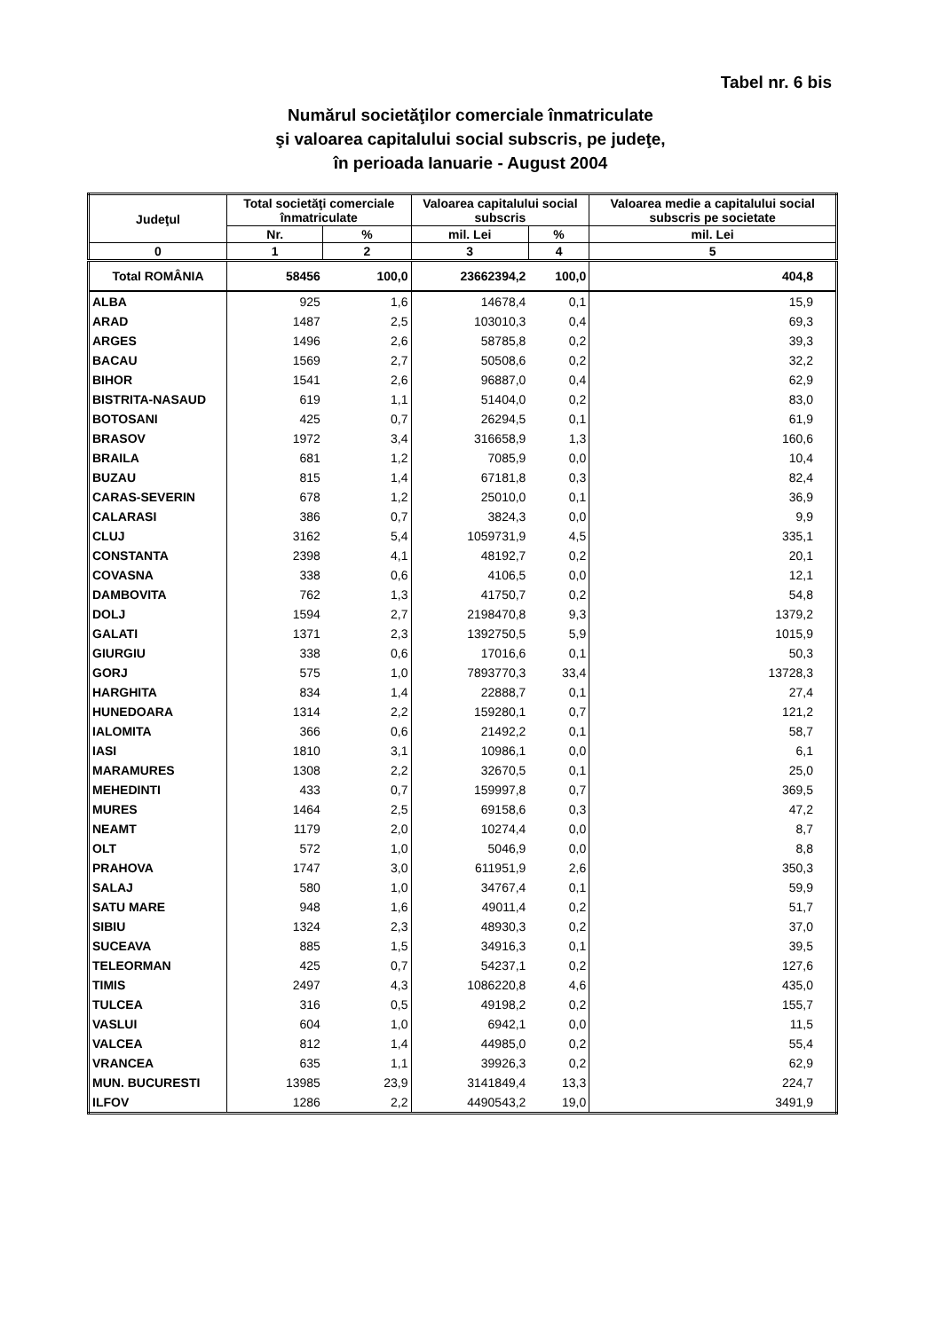Tabel nr. 6 bis
Numărul societăţilor comerciale înmatriculate
şi valoarea capitalului social subscris, pe judeţe,
în perioada Ianuarie - August 2004
| Judeţul | Total societăţi comerciale înmatriculate | | Valoarea capitalului social subscris | | Valoarea medie a capitalului social subscris pe societate |
| --- | --- | --- | --- | --- | --- |
| | Nr. | % | mil. Lei | % | mil. Lei |
| 0 | 1 | 2 | 3 | 4 | 5 |
| Total ROMÂNIA | 58456 | 100,0 | 23662394,2 | 100,0 | 404,8 |
| ALBA | 925 | 1,6 | 14678,4 | 0,1 | 15,9 |
| ARAD | 1487 | 2,5 | 103010,3 | 0,4 | 69,3 |
| ARGES | 1496 | 2,6 | 58785,8 | 0,2 | 39,3 |
| BACAU | 1569 | 2,7 | 50508,6 | 0,2 | 32,2 |
| BIHOR | 1541 | 2,6 | 96887,0 | 0,4 | 62,9 |
| BISTRITA-NASAUD | 619 | 1,1 | 51404,0 | 0,2 | 83,0 |
| BOTOSANI | 425 | 0,7 | 26294,5 | 0,1 | 61,9 |
| BRASOV | 1972 | 3,4 | 316658,9 | 1,3 | 160,6 |
| BRAILA | 681 | 1,2 | 7085,9 | 0,0 | 10,4 |
| BUZAU | 815 | 1,4 | 67181,8 | 0,3 | 82,4 |
| CARAS-SEVERIN | 678 | 1,2 | 25010,0 | 0,1 | 36,9 |
| CALARASI | 386 | 0,7 | 3824,3 | 0,0 | 9,9 |
| CLUJ | 3162 | 5,4 | 1059731,9 | 4,5 | 335,1 |
| CONSTANTA | 2398 | 4,1 | 48192,7 | 0,2 | 20,1 |
| COVASNA | 338 | 0,6 | 4106,5 | 0,0 | 12,1 |
| DAMBOVITA | 762 | 1,3 | 41750,7 | 0,2 | 54,8 |
| DOLJ | 1594 | 2,7 | 2198470,8 | 9,3 | 1379,2 |
| GALATI | 1371 | 2,3 | 1392750,5 | 5,9 | 1015,9 |
| GIURGIU | 338 | 0,6 | 17016,6 | 0,1 | 50,3 |
| GORJ | 575 | 1,0 | 7893770,3 | 33,4 | 13728,3 |
| HARGHITA | 834 | 1,4 | 22888,7 | 0,1 | 27,4 |
| HUNEDOARA | 1314 | 2,2 | 159280,1 | 0,7 | 121,2 |
| IALOMITA | 366 | 0,6 | 21492,2 | 0,1 | 58,7 |
| IASI | 1810 | 3,1 | 10986,1 | 0,0 | 6,1 |
| MARAMURES | 1308 | 2,2 | 32670,5 | 0,1 | 25,0 |
| MEHEDINTI | 433 | 0,7 | 159997,8 | 0,7 | 369,5 |
| MURES | 1464 | 2,5 | 69158,6 | 0,3 | 47,2 |
| NEAMT | 1179 | 2,0 | 10274,4 | 0,0 | 8,7 |
| OLT | 572 | 1,0 | 5046,9 | 0,0 | 8,8 |
| PRAHOVA | 1747 | 3,0 | 611951,9 | 2,6 | 350,3 |
| SALAJ | 580 | 1,0 | 34767,4 | 0,1 | 59,9 |
| SATU MARE | 948 | 1,6 | 49011,4 | 0,2 | 51,7 |
| SIBIU | 1324 | 2,3 | 48930,3 | 0,2 | 37,0 |
| SUCEAVA | 885 | 1,5 | 34916,3 | 0,1 | 39,5 |
| TELEORMAN | 425 | 0,7 | 54237,1 | 0,2 | 127,6 |
| TIMIS | 2497 | 4,3 | 1086220,8 | 4,6 | 435,0 |
| TULCEA | 316 | 0,5 | 49198,2 | 0,2 | 155,7 |
| VASLUI | 604 | 1,0 | 6942,1 | 0,0 | 11,5 |
| VALCEA | 812 | 1,4 | 44985,0 | 0,2 | 55,4 |
| VRANCEA | 635 | 1,1 | 39926,3 | 0,2 | 62,9 |
| MUN. BUCURESTI | 13985 | 23,9 | 3141849,4 | 13,3 | 224,7 |
| ILFOV | 1286 | 2,2 | 4490543,2 | 19,0 | 3491,9 |